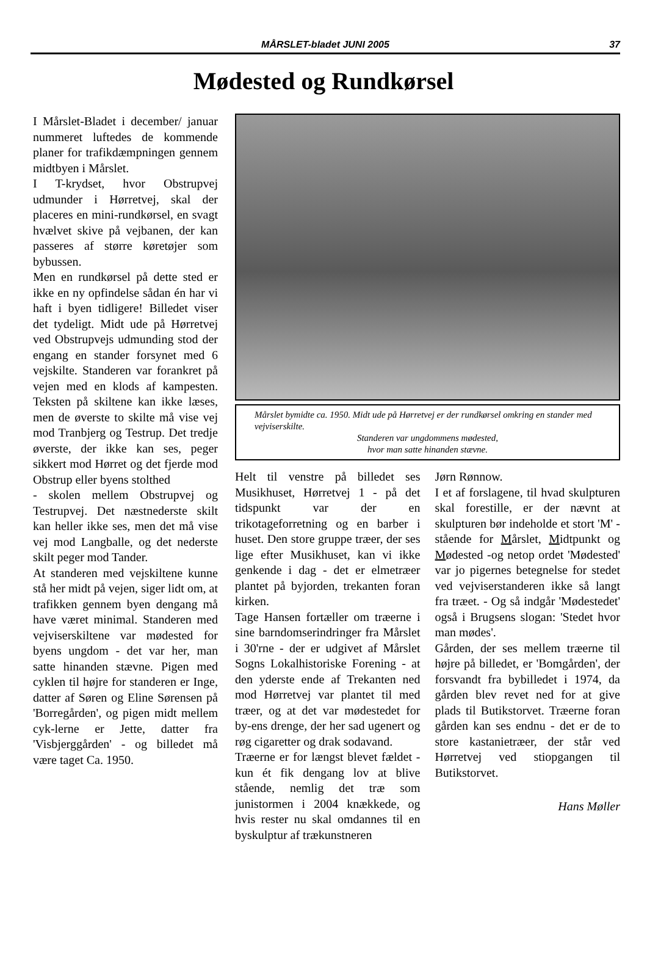MÅRSLET-bladet JUNI 2005
37
Mødested og Rundkørsel
I Mårslet-Bladet i december/ januar nummeret luftedes de kommende planer for trafikdæmpningen gennem midtbyen i Mårslet.
I T-krydset, hvor Obstrupvej udmunder i Hørretvej, skal der placeres en mini-rundkørsel, en svagt hvælvet skive på vejbanen, der kan passeres af større køretøjer som bybussen.
Men en rundkørsel på dette sted er ikke en ny opfindelse sådan én har vi haft i byen tidligere! Billedet viser det tydeligt. Midt ude på Hørretvej ved Obstrupvejs udmunding stod der engang en stander forsynet med 6 vejskilte. Standeren var forankret på vejen med en klods af kampesten. Teksten på skiltene kan ikke læses, men de øverste to skilte må vise vej mod Tranbjerg og Testrup. Det tredje øverste, der ikke kan ses, peger sikkert mod Hørret og det fjerde mod Obstrup eller byens stolthed
- skolen mellem Obstrupvej og Testrupvej. Det næstnederste skilt kan heller ikke ses, men det må vise vej mod Langballe, og det nederste skilt peger mod Tander.
At standeren med vejskiltene kunne stå her midt på vejen, siger lidt om, at trafikken gennem byen dengang må have været minimal. Standeren med vejviserskiltene var mødested for byens ungdom - det var her, man satte hinanden stævne. Pigen med cyklen til højre for standeren er Inge, datter af Søren og Eline Sørensen på 'Borregården', og pigen midt mellem cyk-lerne er Jette, datter fra 'Visbjerggården' - og billedet må være taget Ca. 1950.
Mårslet bymidte ca. 1950. Midt ude på Hørretvej er der rundkørsel omkring en stander med vejviserskilte.
Standeren var ungdommens mødested,
hvor man satte hinanden stævne.
Helt til venstre på billedet ses Musikhuset, Hørretvej 1 - på det tidspunkt var der en trikotageforretning og en barber i huset. Den store gruppe træer, der ses lige efter Musikhuset, kan vi ikke genkende i dag - det er elmetræer plantet på byjorden, trekanten foran kirken.
Tage Hansen fortæller om træerne i sine barndomserindringer fra Mårslet i 30'rne - der er udgivet af Mårslet Sogns Lokalhistoriske Forening - at den yderste ende af Trekanten ned mod Hørretvej var plantet til med træer, og at det var mødestedet for by-ens drenge, der her sad ugenert og røg cigaretter og drak sodavand.
Træerne er for længst blevet fældet - kun ét fik dengang lov at blive stående, nemlig det træ som junistormen i 2004 knækkede, og hvis rester nu skal omdannes til en byskulptur af trækunstneren
Jørn Rønnow.
I et af forslagene, til hvad skulpturen skal forestille, er der nævnt at skulpturen bør indeholde et stort 'M' - stående for Mårslet, Midtpunkt og Mødested -og netop ordet 'Mødested' var jo pigernes betegnelse for stedet ved vejviserstanderen ikke så langt fra træet. - Og så indgår 'Mødestedet' også i Brugsens slogan: 'Stedet hvor man mødes'.
Gården, der ses mellem træerne til højre på billedet, er 'Bomgården', der forsvandt fra bybilledet i 1974, da gården blev revet ned for at give plads til Butikstorvet. Træerne foran gården kan ses endnu - det er de to store kastanietræer, der står ved Hørretvej ved stiopgangen til Butikstorvet.
Hans Møller